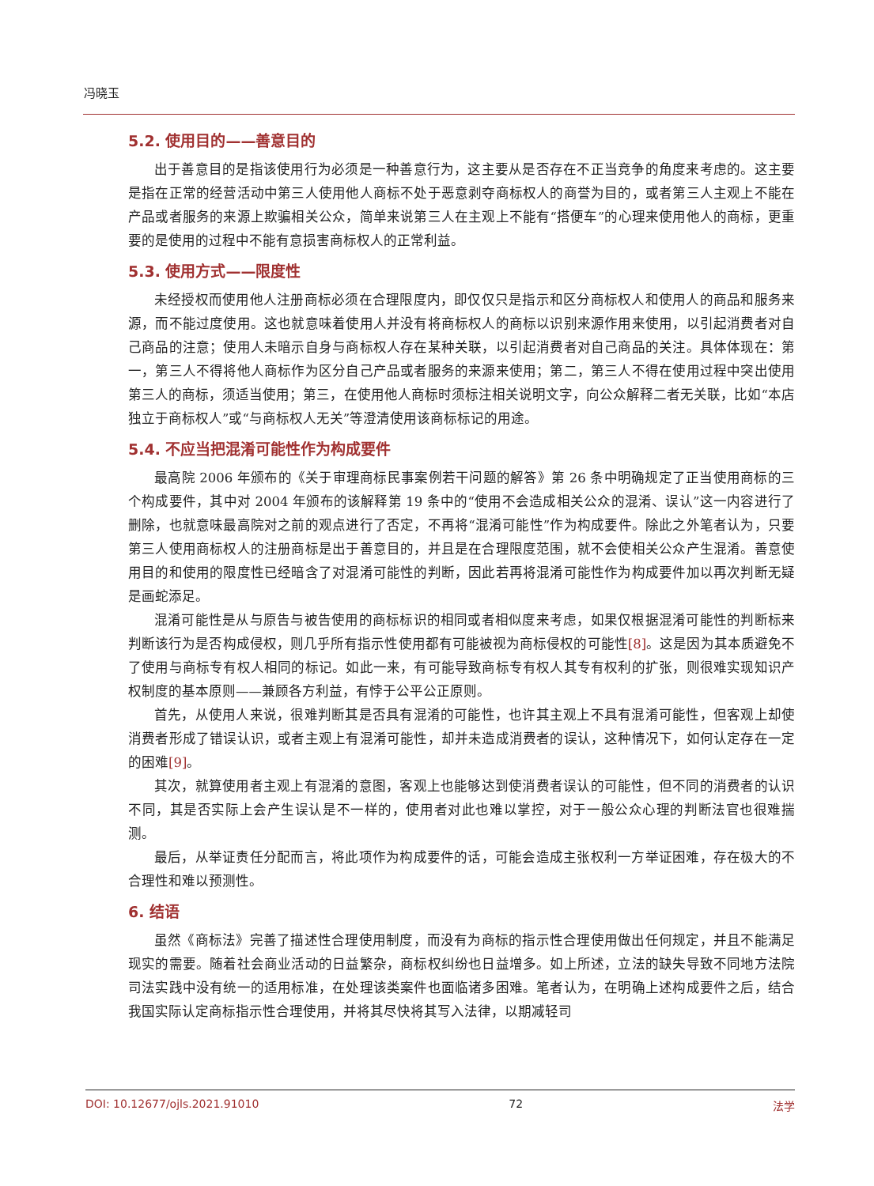冯晓玉
5.2. 使用目的——善意目的
出于善意目的是指该使用行为必须是一种善意行为，这主要从是否存在不正当竞争的角度来考虑的。这主要是指在正常的经营活动中第三人使用他人商标不处于恶意剥夺商标权人的商誉为目的，或者第三人主观上不能在产品或者服务的来源上欺骗相关公众，简单来说第三人在主观上不能有“搭便车”的心理来使用他人的商标，更重要的是使用的过程中不能有意损害商标权人的正常利益。
5.3. 使用方式——限度性
未经授权而使用他人注册商标必须在合理限度内，即仅仅只是指示和区分商标权人和使用人的商品和服务来源，而不能过度使用。这也就意味着使用人并没有将商标权人的商标以识别来源作用来使用，以引起消费者对自己商品的注意；使用人未暗示自身与商标权人存在某种关联，以引起消费者对自己商品的关注。具体体现在：第一，第三人不得将他人商标作为区分自己产品或者服务的来源来使用；第二，第三人不得在使用过程中突出使用第三人的商标，须适当使用；第三，在使用他人商标时须标注相关说明文字，向公众解释二者无关联，比如“本店独立于商标权人”或“与商标权人无关”等澄清使用该商标标记的用途。
5.4. 不应当把混淆可能性作为构成要件
最高院 2006 年颁布的《关于审理商标民事案例若干问题的解答》第 26 条中明确规定了正当使用商标的三个构成要件，其中对 2004 年颁布的该解释第 19 条中的“使用不会造成相关公众的混淆、误认”这一内容进行了删除，也就意味最高院对之前的观点进行了否定，不再将“混淆可能性”作为构成要件。除此之外笔者认为，只要第三人使用商标权人的注册商标是出于善意目的，并且是在合理限度范围，就不会使相关公众产生混淆。善意使用目的和使用的限度性已经暗含了对混淆可能性的判断，因此若再将混淆可能性作为构成要件加以再次判断无疑是画蛇添足。
混淆可能性是从与原告与被告使用的商标标识的相同或者相似度来考虑，如果仅根据混淆可能性的判断标来判断该行为是否构成侵权，则几乎所有指示性使用都有可能被视为商标侵权的可能性[8]。这是因为其本质避免不了使用与商标专有权人相同的标记。如此一来，有可能导致商标专有权人其专有权利的扩张，则很难实现知识产权制度的基本原则——兼顾各方利益，有悖于公平公正原则。
首先，从使用人来说，很难判断其是否具有混淆的可能性，也许其主观上不具有混淆可能性，但客观上却使消费者形成了错误认识，或者主观上有混淆可能性，却并未造成消费者的误认，这种情况下，如何认定存在一定的困难[9]。
其次，就算使用者主观上有混淆的意图，客观上也能够达到使消费者误认的可能性，但不同的消费者的认识不同，其是否实际上会产生误认是不一样的，使用者对此也难以掌控，对于一般公众心理的判断法官也很难揣测。
最后，从举证责任分配而言，将此项作为构成要件的话，可能会造成主张权利一方举证困难，存在极大的不合理性和难以预测性。
6. 结语
虽然《商标法》完善了描述性合理使用制度，而没有为商标的指示性合理使用做出任何规定，并且不能满足现实的需要。随着社会商业活动的日益繁杂，商标权纠纷也日益增多。如上所述，立法的缺失导致不同地方法院司法实践中没有统一的适用标准，在处理该类案件也面临诸多困难。笔者认为，在明确上述构成要件之后，结合我国实际认定商标指示性合理使用，并将其尽快将其写入法律，以期减轻司
DOI: 10.12677/ojls.2021.91010 72 法学